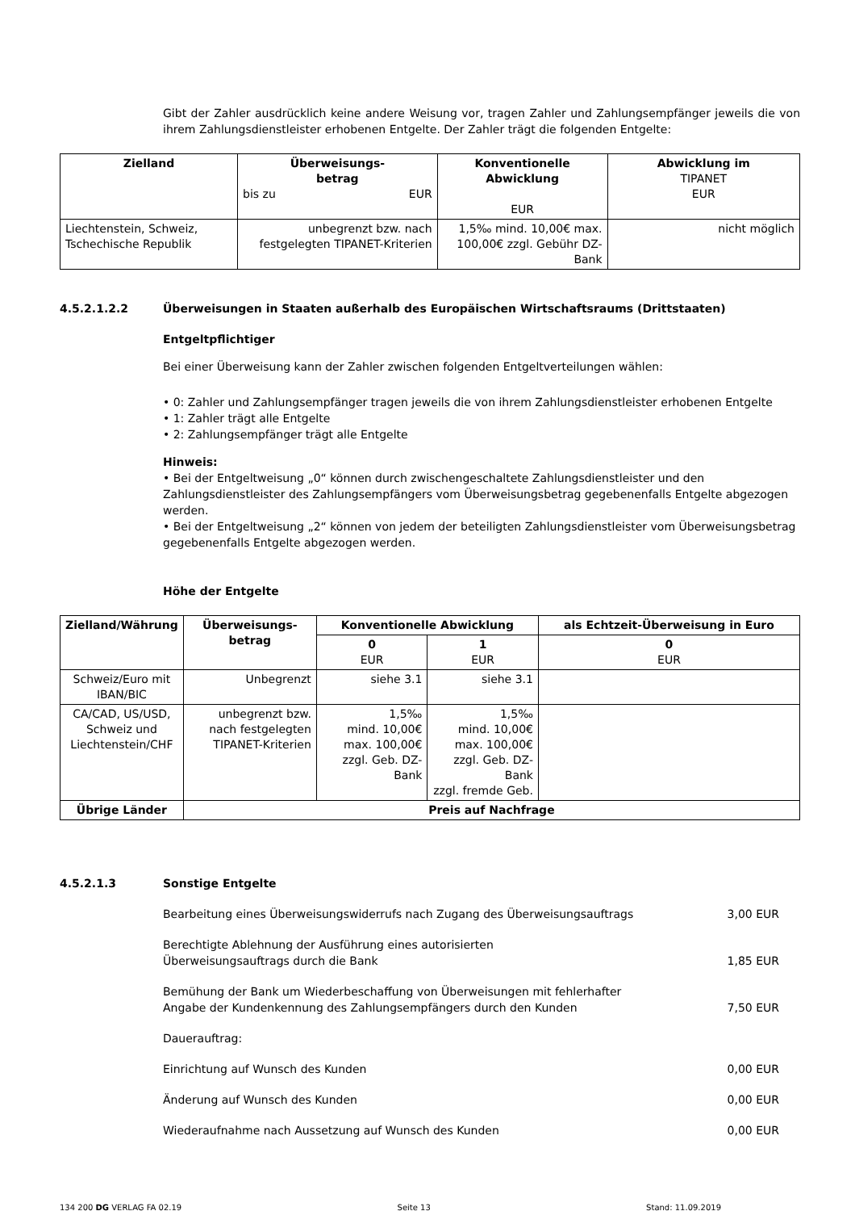Gibt der Zahler ausdrücklich keine andere Weisung vor, tragen Zahler und Zahlungsempfänger jeweils die von ihrem Zahlungsdienstleister erhobenen Entgelte. Der Zahler trägt die folgenden Entgelte:
| Zielland | Überweisungs- betrag bis zu EUR | Konventionelle Abwicklung EUR | Abwicklung im TIPANET EUR |
| --- | --- | --- | --- |
| Liechtenstein, Schweiz, Tschechische Republik | unbegrenzt bzw. nach festgelegten TIPANET-Kriterien | 1,5‰ mind. 10,00€ max. 100,00€ zzgl. Gebühr DZ-Bank | nicht möglich |
4.5.2.1.2.2 Überweisungen in Staaten außerhalb des Europäischen Wirtschaftsraums (Drittstaaten)
Entgeltpflichtiger
Bei einer Überweisung kann der Zahler zwischen folgenden Entgeltverteilungen wählen:
• 0: Zahler und Zahlungsempfänger tragen jeweils die von ihrem Zahlungsdienstleister erhobenen Entgelte
• 1: Zahler trägt alle Entgelte
• 2: Zahlungsempfänger trägt alle Entgelte
Hinweis:
• Bei der Entgeltweisung „0“ können durch zwischengeschaltete Zahlungsdienstleister und den Zahlungsdienstleister des Zahlungsempfängers vom Überweisungsbetrag gegebenenfalls Entgelte abgezogen werden.
• Bei der Entgeltweisung „2“ können von jedem der beteiligten Zahlungsdienstleister vom Überweisungsbetrag gegebenenfalls Entgelte abgezogen werden.
Höhe der Entgelte
| Zielland/Währung | Überweisungs- betrag | Konventionelle Abwicklung | | als Echtzeit-Überweisung in Euro |
| --- | --- | --- | --- | --- |
| | | 0 EUR | 1 EUR | 0 EUR |
| Schweiz/Euro mit IBAN/BIC | Unbegrenzt | siehe 3.1 | siehe 3.1 | |
| CA/CAD, US/USD, Schweiz und Liechtenstein/CHF | unbegrenzt bzw. nach festgelegten TIPANET-Kriterien | 1,5‰ mind. 10,00€ max. 100,00€ zzgl. Geb. DZ-Bank | 1,5‰ mind. 10,00€ max. 100,00€ zzgl. Geb. DZ-Bank zzgl. fremde Geb. | |
| Übrige Länder | Preis auf Nachfrage | | | |
4.5.2.1.3 Sonstige Entgelte
Bearbeitung eines Überweisungswiderrufs nach Zugang des Überweisungsauftrags 3,00 EUR
Berechtigte Ablehnung der Ausführung eines autorisierten
Überweisungsauftrags durch die Bank 1,85 EUR
Bemühung der Bank um Wiederbeschaffung von Überweisungen mit fehlerhafter
Angabe der Kundenkennung des Zahlungsempfängers durch den Kunden 7,50 EUR
Dauerauftrag:
Einrichtung auf Wunsch des Kunden 0,00 EUR
Änderung auf Wunsch des Kunden 0,00 EUR
Wiederaufnahme nach Aussetzung auf Wunsch des Kunden 0,00 EUR
134 200 DG VERLAG FA 02.19 Seite 13 Stand: 11.09.2019